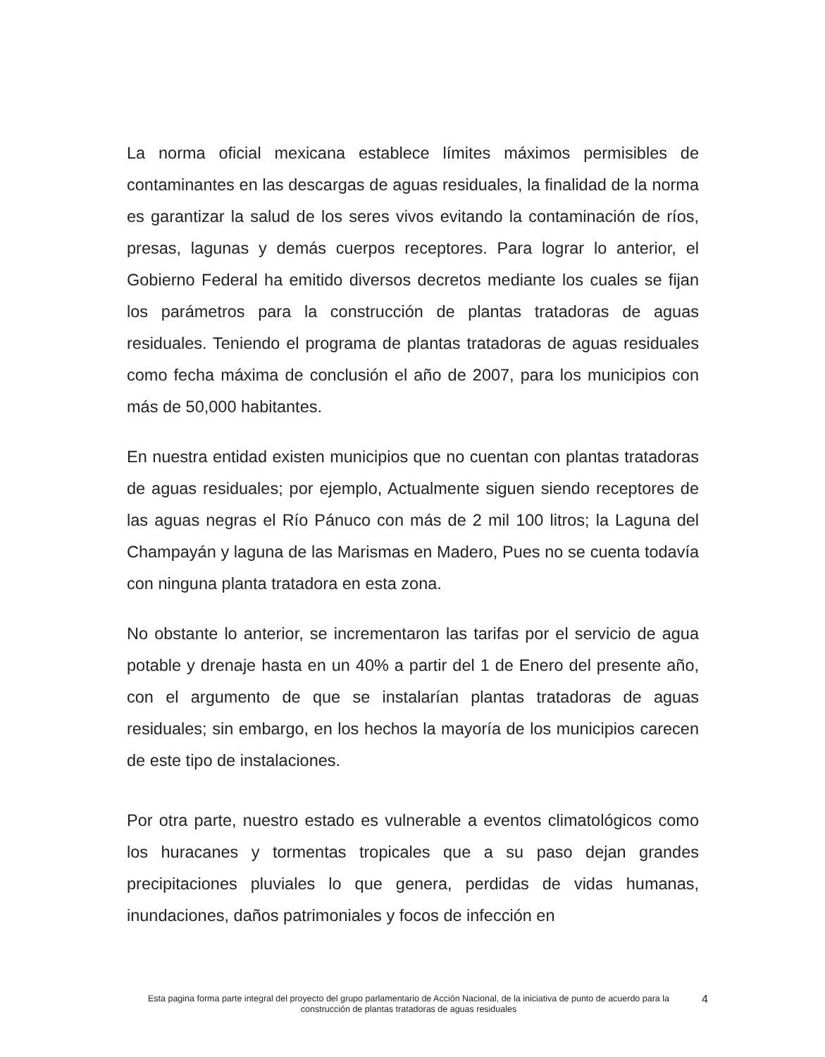La norma oficial mexicana establece límites máximos permisibles de contaminantes en las descargas de aguas residuales, la finalidad de la norma es garantizar la salud de los seres vivos evitando la contaminación de ríos, presas, lagunas y demás cuerpos receptores. Para lograr lo anterior, el Gobierno Federal ha emitido diversos decretos mediante los cuales se fijan los parámetros para la construcción de plantas tratadoras de aguas residuales. Teniendo el programa de plantas tratadoras de aguas residuales como fecha máxima de conclusión el año de 2007, para los municipios con más de 50,000 habitantes.
En nuestra entidad existen municipios que no cuentan con plantas tratadoras de aguas residuales; por ejemplo, Actualmente siguen siendo receptores de las aguas negras el Río Pánuco con más de 2 mil 100 litros; la Laguna del Champayán y laguna de las Marismas en Madero, Pues no se cuenta todavía con ninguna planta tratadora en esta zona.
No obstante lo anterior, se incrementaron las tarifas por el servicio de agua potable y drenaje hasta en un 40% a partir del 1 de Enero del presente año, con el argumento de que se instalarían plantas tratadoras de aguas residuales; sin embargo, en los hechos la mayoría de los municipios carecen de este tipo de instalaciones.
Por otra parte, nuestro estado es vulnerable a eventos climatológicos como los huracanes y tormentas tropicales que a su paso dejan grandes precipitaciones pluviales lo que genera, perdidas de vidas humanas, inundaciones, daños patrimoniales y focos de infección en
Esta pagina forma parte integral del proyecto del grupo parlamentario de Acción Nacional, de la iniciativa de punto de acuerdo para la construcción de plantas tratadoras de aguas residuales
4